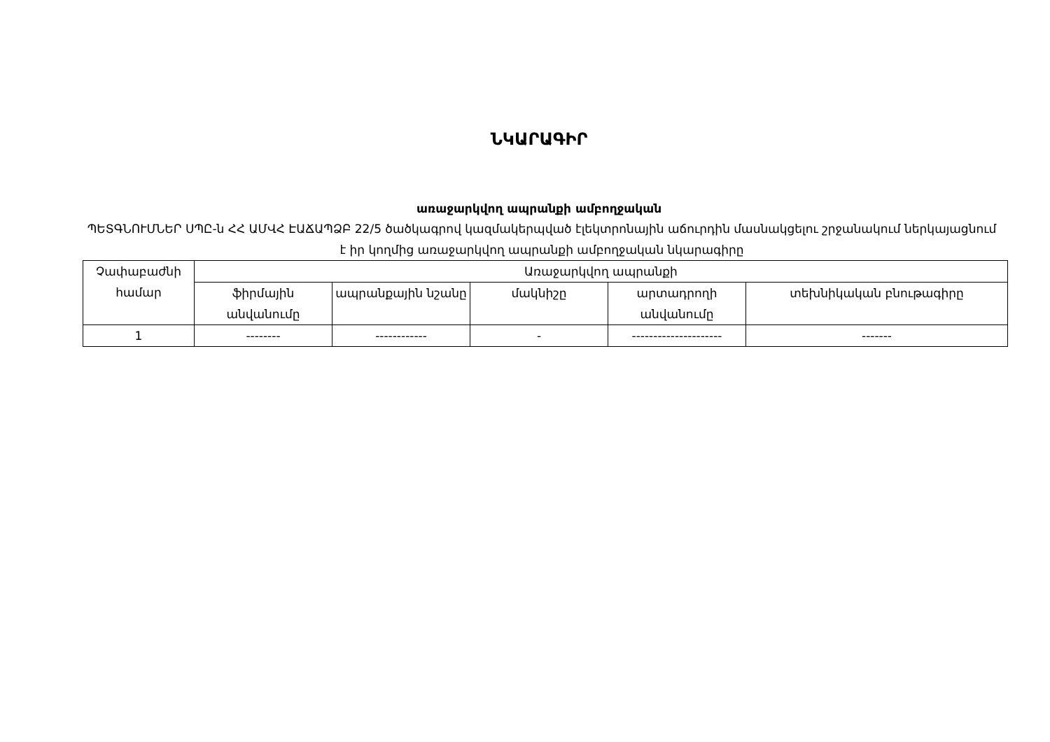ՆԿԱՐԱԳԻՐ
առաջարկվող ապրանքի ամբողջական
ՊԵՏԳՆՈՒՄՆԵՐ ՍՊԸ-ն ՀՀ ԱՄՎՀ ԷԱՃԱՊՁԲ 22/5 ծածկագրով կազմակերպված էլեկտրոնային աճուրդին մասնակցելու շրջանակում ներկայացնում է իր կողմից առաջարկվող ապրանքի ամբողջական նկարագիրը
| Չափաբաժնի համար | Առաջարկվող ապրանքի | | | | |
| --- | --- | --- | --- | --- | --- |
| | ֆիրմային անվանումը | ապրանքային նշանը | մակնիշը | արտադրողի անվանումը | տեխնիկական բնութագիրը |
| 1 | -------- | ------------ | - | --------------------- | ------- |